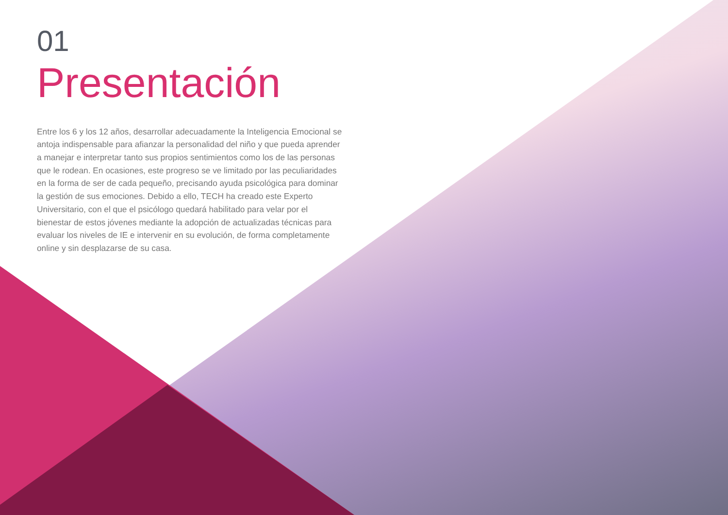01
Presentación
Entre los 6 y los 12 años, desarrollar adecuadamente la Inteligencia Emocional se antoja indispensable para afianzar la personalidad del niño y que pueda aprender a manejar e interpretar tanto sus propios sentimientos como los de las personas que le rodean. En ocasiones, este progreso se ve limitado por las peculiaridades en la forma de ser de cada pequeño, precisando ayuda psicológica para dominar la gestión de sus emociones. Debido a ello, TECH ha creado este Experto Universitario, con el que el psicólogo quedará habilitado para velar por el bienestar de estos jóvenes mediante la adopción de actualizadas técnicas para evaluar los niveles de IE e intervenir en su evolución, de forma completamente online y sin desplazarse de su casa.